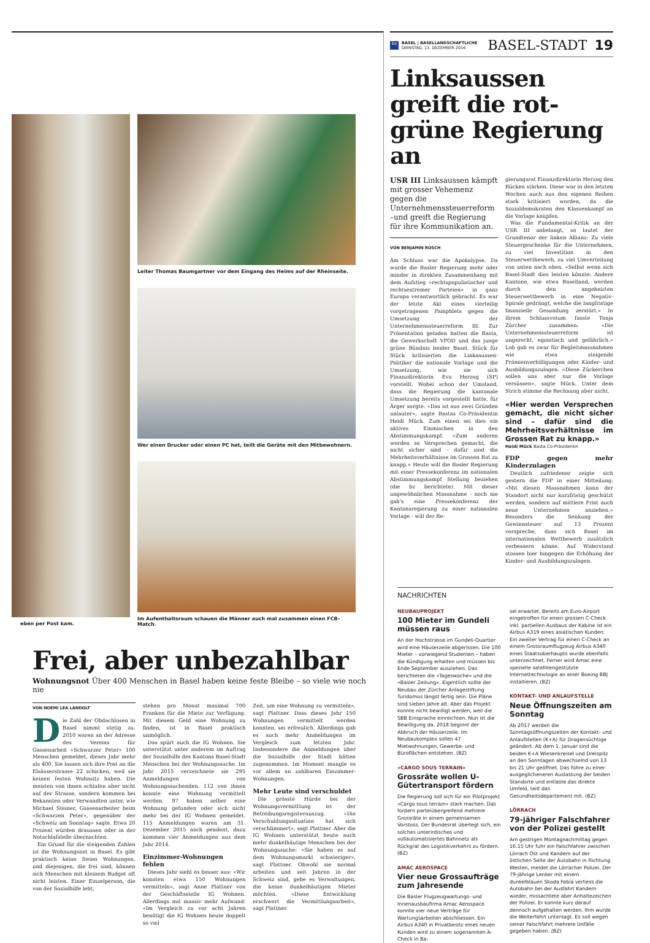eben per Post kam. Leiter Thomas Baumgartner vor dem Eingang des Heims auf der Rheinseite.
Wer einen Drucker oder einen PC hat, teilt die Geräte mit den Mitbewohnern.
Im Aufenthaltsraum schauen die Männer auch mal zusammen einen FCB-Match.
Frei, aber unbezahlbar
Wohnungsnot Über 400 Menschen in Basel haben keine feste Bleibe – so viele wie noch nie
VON NOEMI LEA LANDOLT
Die Zahl der Obdachlosen in Basel nimmt stetig zu. 2010 waren an der Adresse des Vereins für Gassenarbeit «Schwarzer Peter» 100 Menschen gemeldet, dieses Jahr mehr als 400. Sie lassen sich ihre Post an die Elsässerstrasse 22 schicken, weil sie keinen festen Wohnsitz haben. Die meisten von ihnen schlafen aber nicht auf der Strasse, sondern kommen bei Bekannten oder Verwandten unter, wie Michael Steiner, Gassenarbeiter beim «Schwarzen Peter», gegenüber der «Schweiz am Sonntag» sagte. Etwa 20 Prozent würden draussen oder in der Notschlafstelle übernachten.
Ein Grund für die steigenden Zahlen ist die Wohnungsnot in Basel. Es gibt praktisch keine freien Wohnungen, und diejenigen, die frei sind, können sich Menschen mit kleinem Budget oft nicht leisten. Einer Einzelperson, die von der Sozialhilfe lebt,
stehen pro Monat maximal 700 Franken für die Miete zur Verfügung. Mit diesem Geld eine Wohnung zu finden, ist in Basel praktisch unmöglich.
Das spürt auch die IG Wohnen. Sie unterstützt unter anderem im Auftrag der Sozialhilfe des Kantons Basel-Stadt Menschen bei der Wohnungssuche. Im Jahr 2015 verzeichnete sie 295 Anmeldungen von Wohnungssuchenden. 112 von ihnen konnte eine Wohnung vermittelt werden. 97 haben selber eine Wohnung gefunden oder sich nicht mehr bei der IG Wohnen gemeldet. 115 Anmeldungen waren am 31. Dezember 2015 noch pendent, dazu kommen vier Anmeldungen aus dem Jahr 2014.
Einzimmer-Wohnungen fehlen
Dieses Jahr sieht es besser aus: «Wir konnten etwa 150 Wohnungen vermitteln», sagt Anne Plattner von der Geschäftsstelle IG Wohnen. Allerdings mit massiv mehr Aufwand: «Im Vergleich zu vor acht Jahren benötigt die IG Wohnen heute doppelt so viel
Zeit, um eine Wohnung zu vermitteln», sagt Plattner. Dass dieses Jahr 150 Wohnungen vermittelt werden konnten, sei erfreulich. Allerdings gab es auch mehr Anmeldungen im Vergleich zum letzten Jahr. Insbesondere die Anmeldungen über die Sozialhilfe der Stadt hätten zugenommen. Im Moment mangle es vor allem an zahlbaren Einzimmer-Wohnungen.
Mehr Leute sind verschuldet
Die grösste Hürde bei der Wohnungsvermittlung ist der Betreibungsregisterauszug. «Die Verschuldungssituation hat sich verschlimmert», sagt Plattner. Aber die IG Wohnen unterstützt heute auch mehr dunkelhäutige Menschen bei der Wohnungssuche: «Sie haben es auf dem Wohnungsmarkt schwieriger», sagt Plattner. Obwohl sie normal arbeiten und seit Jahren in der Schweiz sind, gebe es Verwaltungen, die keine dunkelhäutigen Mieter möchten. «Diese Entwicklung erschwert die Vermittlungsarbeit», sagt Plattner.
bz
BASEL | BASELLANDSCHAFTLICHE
DIENSTAG, 13. DEZEMBER 2016
BASEL-STADT 19
Linksaussen greift die rot-grüne Regierung an
USR III Linksaussen kämpft mit grosser Vehemenz gegen die Unternehmenssteuerreform –und greift die Regierung für ihre Kommunikation an.
VON BENJAMIN ROSCH
Am Schluss war die Apokalypse. Da wurde die Basler Regierung mehr oder minder in direkten Zusammenhang mit dem Aufstieg «rechtspopulistischer und rechtsextremer Parteien» in ganz Europa verantwortlich gebracht. Es war der letzte Akt eines vierteilig vorgetragenen Pamphlets gegen die Umsetzung der Unternehmenssteuerreform III. Zur Präsentation geladen hatten die Basta, die Gewerkschaft VPOD und das junge grüne Bündnis beider Basel. Stück für Stück kritisierten die Linksaussen-Politiker die nationale Vorlage und die Umsetzung, wie sie sich Finanzdirektorin Eva Herzog (SP) vorstellt. Wobei schon der Umstand, dass die Regierung die kantonale Umsetzung bereits vorgestellt hatte, für Ärger sorgte: «Das ist aus zwei Gründen unlauter», sagte Bastas Co-Präsidentin Heidi Mück. Zum einen sei dies ein aktives Einmischen in den Abstimmungskampf. «Zum anderen werden so Versprechen gemacht, die nicht sicher sind - dafür sind die Mehrheitsverhältnisse im Grossen Rat zu knapp.» Heute will die Basler Regierung mit einer Pressekonferenz im nationalen Abstimmungskampf Stellung beziehen (die bz berichtete). Mit dieser ungewöhnlichen Massnahme - noch nie gab's eine Pressekonferenz der Kantonsregierung zu einer nationalen Vorlage - will der Re-
gierungsrat Finanzdirektorin Herzog den Rücken stärken. Diese war in den letzten Wochen auch aus den eigenen Reihen stark kritisiert worden, da die Sozialdemokraten den Klassenkampf an die Vorlage knüpfen.
Was die Fundamental-Kritik an der USR III anbelangt, so lautet der Grundtenor der linken Allianz: Zu viele Steuergeschenke für die Unternehmen, zu viel Investition in den Steuerwettbewerb, zu viel Umverteilung von unten nach oben. «Selbst wenn sich Basel-Stadt dies leisten könnte: Andere Kantone, wie etwa Baselland, werden durch den angeheizten Steuerwettbewerb in eine Negativ-Spirale gedrängt, welche die langfristige finanzielle Gesundung zerstört.» In ihrem Schlussvotum fasste Tonja Zürcher zusammen: «Die Unternehmenssteuerreform ist ungerecht, egoistisch und gefährlich.» Lob gab es zwar für Begleitmassnahmen wie etwa steigende Prämienverbilligungen oder Kinder- und Ausbildungszulagen. «Diese Zückerchen sollen uns aber nur die Vorlage versüssen», sagte Mück. Unter dem Strich stimme die Rechnung aber nicht.
«Hier werden Versprechen gemacht, die nicht sicher sind – dafür sind die Mehrheitsverhältnisse im Grossen Rat zu knapp.»
Heidi Mück Basta Co-Präsidentin
FDP gegen mehr Kinderzulagen
Deutlich zufriedener zeigte sich gestern die FDP in einer Mitteilung: «Mit diesen Massnahmen kann der Standort nicht nur kurzfristig geschützt werden, sondern auf mittlere Frist auch neue Unternehmen anziehen.» Besonders die Senkung der Gewinnsteuer auf 13 Prozent verspreche, dass sich Basel im internationalen Wettbewerb zusätzlich verbessern könne. Auf Widerstand stossen hier hingegen die Erhöhung der Kinder- und Ausbildungszulagen.
NACHRICHTEN
NEUBAUPROJEKT
100 Mieter im Gundeli müssen raus
An der Hochstrasse im Gundeli-Quartier wird eine Häuserzeile abgerissen. Die 100 Mieter – vorwiegend Studenten – haben die Kündigung erhalten und müssen bis Ende September ausziehen. Das berichteten die «Tageswoche» und die «Basler Zeitung». Eigentlich sollte der Neubau der Zürcher Anlagestiftung Turidomus längst fertig sein. Die Pläne sind sieben Jahre alt. Aber das Projekt konnte nicht bewilligt werden, weil die SBB Einsprache einreichten. Nun ist die Bewilligung da. 2018 beginnt der Abbruch der Häuserzeile. Im Neubaukomplex sollen 47 Mietwohnungen, Gewerbe- und Büroflächen entstehen. (BZ)
«CARGO SOUS TERRAIN»
Grossräte wollen U-Gütertransport fördern
Die Regierung soll sich für ein Pilotprojekt «Cargo sous terrain» stark machen. Das fordern parteiübergreifend mehrere Grossräte in einem gemeinsamen Vorstoss. Der Bundesrat überlegt sich, ein solches unterirdisches und vollautomatisiertes Bahnnetz als Rückgrat des Logistikverkehrs zu fördern. (BZ)
AMAC AEROSPACE
Vier neue Grossaufträge zum Jahresende
Die Basler Flugzeugwartungs- und Innenausbaufirma Amac Aerospace konnte vier neue Verträge für Wartungsarbeiten abschliessen. Ein Airbus A340 in Privatbesitz eines neuen Kunden wird zu einem sogenannten A-Check in Ba-
sel erwartet. Bereits am Euro-Airport eingetroffen für einen grossen C-Check inkl. partiellen Ausbaus der Kabine ist ein Airbus A319 eines asiatischen Kunden. Ein zweiter Vertrag für einen C-Check an einem Grossraumflugzeug Airbus A340 eines Staatsoberhaupts wurde ebenfalls unterzeichnet. Ferner wird Amac eine spezielle satellitengestützte Internettechnologie an einer Boeing BBJ installieren. (BZ)
KONTAKT- UND ANLAUFSTELLE
Neue Öffnungszeiten am Sonntag
Ab 2017 werden die Sonntagsöffnungszeiten der Kontakt- und Anlaufstellen (K+A) für Drogensüchtige geändert. Ab dem 1. Januar sind die beiden K+A Wiesenkreisel und Dreispitz an den Sonntagen abwechselnd von 13 bis 21 Uhr geöffnet. Das führe zu einer ausgeglicheneren Auslastung der beiden Standorte und entlaste das direkte Umfeld, teilt das Gesundheitsdepartement mit. (BZ)
LÖRRACH
79-jähriger Falschfahrer von der Polizei gestellt
Am gestrigen Montagnachmittag gegen 16.15 Uhr fuhr ein Falschfahrer zwischen Lörrach Ost und Kandern auf der östlichen Seite der Autobahn in Richtung Westen, meldet die Lörracher Polizei. Der 79-jährige Lenker mit einem dunkelblauen Skoda Fabia verliess die Autobahn bei der Ausfahrt Kandern wieder, missachtete aber Anhaltezeichen der Polizei. Er konnte kurz darauf dennoch aufgehalten werden. Ihm wurde die Weiterfahrt untersagt. Es soll wegen seiner Falschfahrt mehrere Unfälle gegeben haben. (BZ)